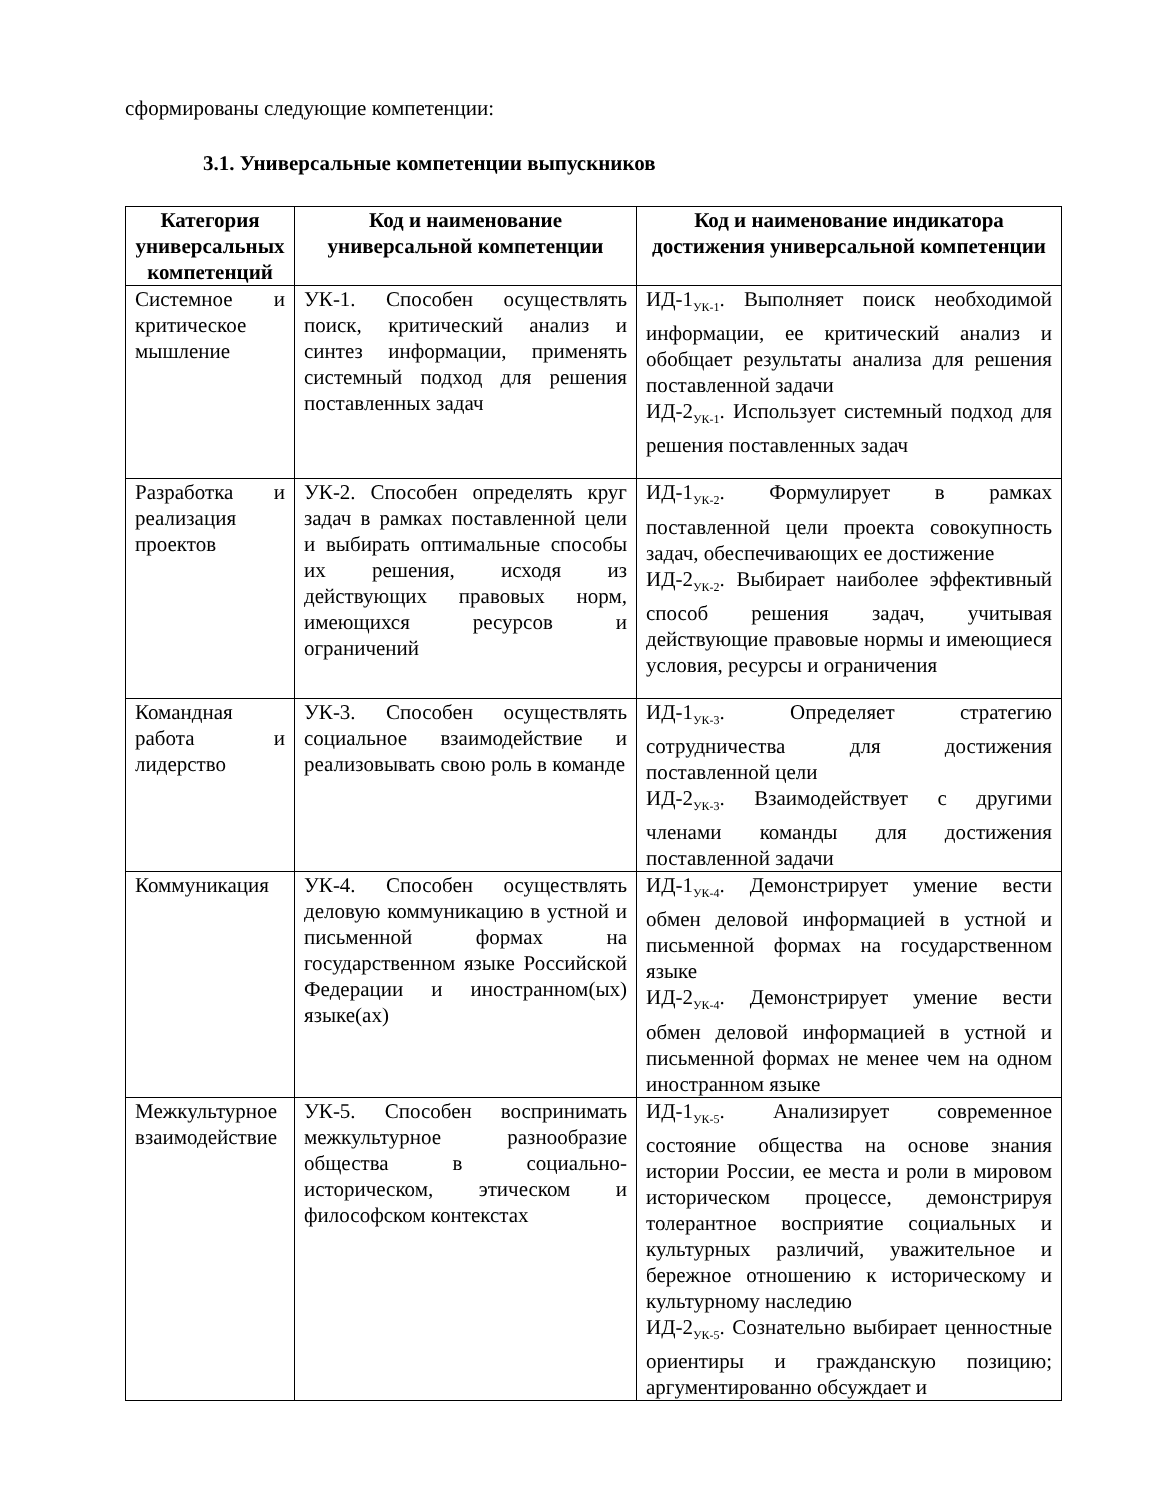сформированы следующие компетенции:
3.1. Универсальные компетенции выпускников
| Категория универсальных компетенций | Код и наименование универсальной компетенции | Код и наименование индикатора достижения универсальной компетенции |
| --- | --- | --- |
| Системное и критическое мышление | УК-1. Способен осуществлять поиск, критический анализ и синтез информации, применять системный подход для решения поставленных задач | ИД-1<sub>УК-1</sub>. Выполняет поиск необходимой информации, ее критический анализ и обобщает результаты анализа для решения поставленной задачи ИД-2<sub>УК-1</sub>. Использует системный подход для решения поставленных задач |
| Разработка и реализация проектов | УК-2. Способен определять круг задач в рамках поставленной цели и выбирать оптимальные способы их решения, исходя из действующих правовых норм, имеющихся ресурсов и ограничений | ИД-1<sub>УК-2</sub>. Формулирует в рамках поставленной цели проекта совокупность задач, обеспечивающих ее достижение ИД-2<sub>УК-2</sub>. Выбирает наиболее эффективный способ решения задач, учитывая действующие правовые нормы и имеющиеся условия, ресурсы и ограничения |
| Командная работа и лидерство | УК-3. Способен осуществлять социальное взаимодействие и реализовывать свою роль в команде | ИД-1<sub>УК-3</sub>. Определяет стратегию сотрудничества для достижения поставленной цели ИД-2<sub>УК-3</sub>. Взаимодействует с другими членами команды для достижения поставленной задачи |
| Коммуникация | УК-4. Способен осуществлять деловую коммуникацию в устной и письменной формах на государственном языке Российской Федерации и иностранном(ых) языке(ах) | ИД-1<sub>УК-4</sub>. Демонстрирует умение вести обмен деловой информацией в устной и письменной формах на государственном языке ИД-2<sub>УК-4</sub>. Демонстрирует умение вести обмен деловой информацией в устной и письменной формах не менее чем на одном иностранном языке |
| Межкультурное взаимодействие | УК-5. Способен воспринимать межкультурное разнообразие общества в социально-историческом, этическом и философском контекстах | ИД-1<sub>УК-5</sub>. Анализирует современное состояние общества на основе знания истории России, ее места и роли в мировом историческом процессе, демонстрируя толерантное восприятие социальных и культурных различий, уважительное и бережное отношению к историческому и культурному наследию ИД-2<sub>УК-5</sub>. Сознательно выбирает ценностные ориентиры и гражданскую позицию; аргументированно обсуждает и |